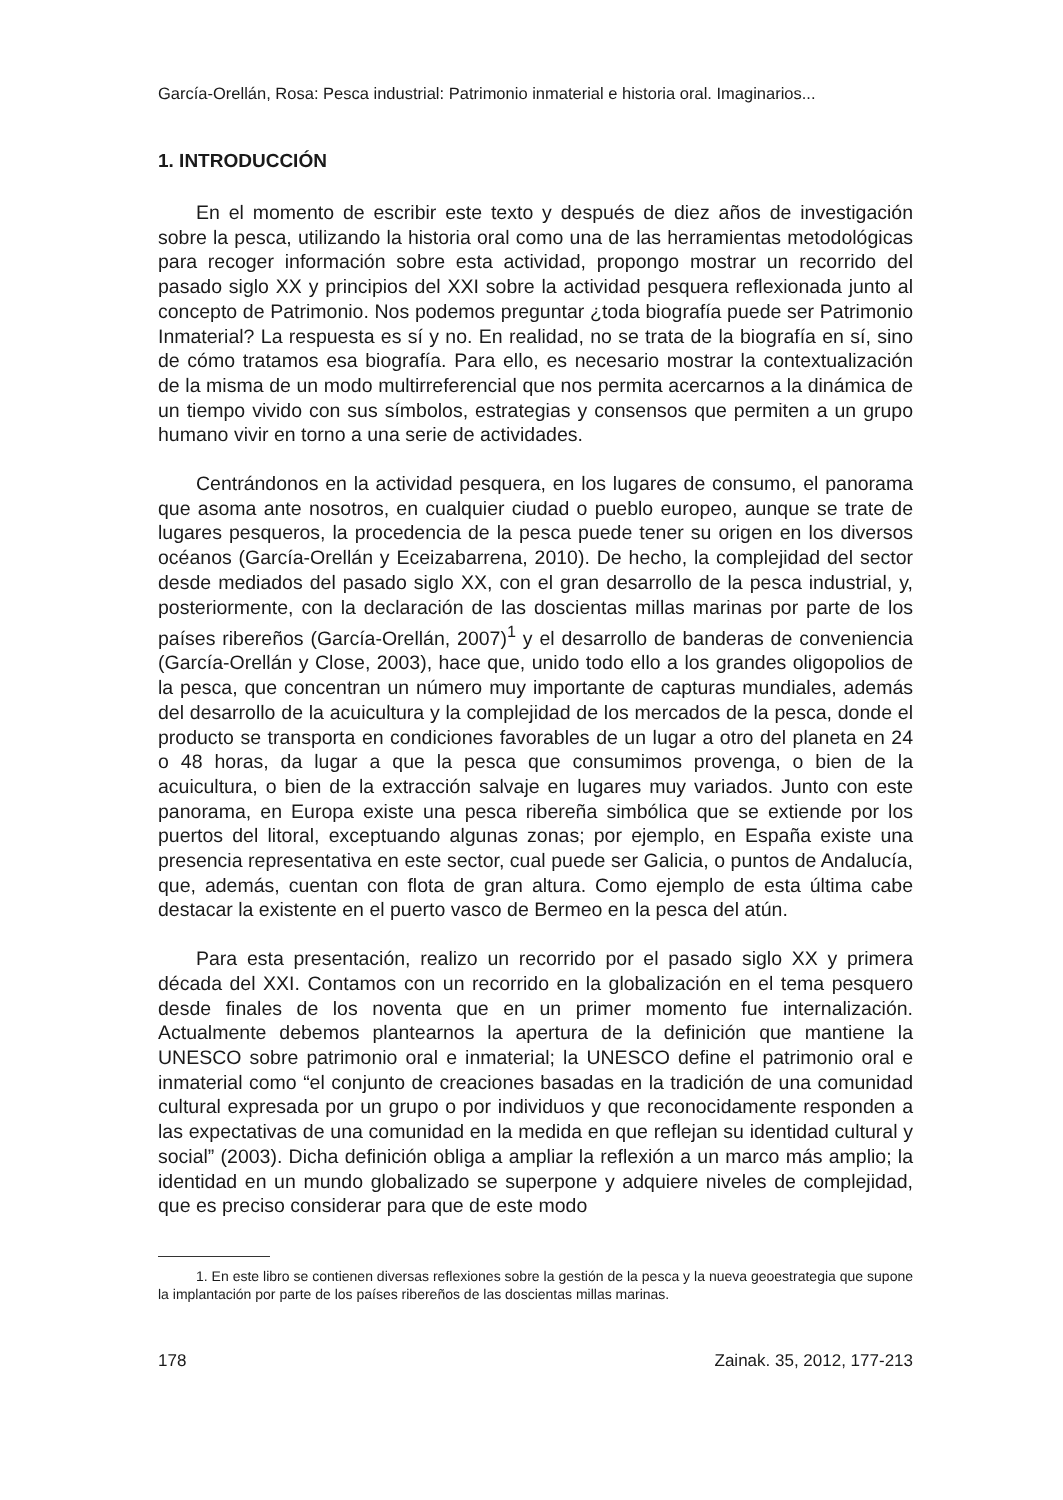García-Orellán, Rosa: Pesca industrial: Patrimonio inmaterial e historia oral. Imaginarios...
1. INTRODUCCIÓN
En el momento de escribir este texto y después de diez años de investigación sobre la pesca, utilizando la historia oral como una de las herramientas metodológicas para recoger información sobre esta actividad, propongo mostrar un recorrido del pasado siglo XX y principios del XXI sobre la actividad pesquera reflexionada junto al concepto de Patrimonio. Nos podemos preguntar ¿toda biografía puede ser Patrimonio Inmaterial? La respuesta es sí y no. En realidad, no se trata de la biografía en sí, sino de cómo tratamos esa biografía. Para ello, es necesario mostrar la contextualización de la misma de un modo multirreferencial que nos permita acercarnos a la dinámica de un tiempo vivido con sus símbolos, estrategias y consensos que permiten a un grupo humano vivir en torno a una serie de actividades.
Centrándonos en la actividad pesquera, en los lugares de consumo, el panorama que asoma ante nosotros, en cualquier ciudad o pueblo europeo, aunque se trate de lugares pesqueros, la procedencia de la pesca puede tener su origen en los diversos océanos (García-Orellán y Eceizabarrena, 2010). De hecho, la complejidad del sector desde mediados del pasado siglo XX, con el gran desarrollo de la pesca industrial, y, posteriormente, con la declaración de las doscientas millas marinas por parte de los países ribereños (García-Orellán, 2007)<sup>1</sup> y el desarrollo de banderas de conveniencia (García-Orellán y Close, 2003), hace que, unido todo ello a los grandes oligopolios de la pesca, que concentran un número muy importante de capturas mundiales, además del desarrollo de la acuicultura y la complejidad de los mercados de la pesca, donde el producto se transporta en condiciones favorables de un lugar a otro del planeta en 24 o 48 horas, da lugar a que la pesca que consumimos provenga, o bien de la acuicultura, o bien de la extracción salvaje en lugares muy variados. Junto con este panorama, en Europa existe una pesca ribereña simbólica que se extiende por los puertos del litoral, exceptuando algunas zonas; por ejemplo, en España existe una presencia representativa en este sector, cual puede ser Galicia, o puntos de Andalucía, que, además, cuentan con flota de gran altura. Como ejemplo de esta última cabe destacar la existente en el puerto vasco de Bermeo en la pesca del atún.
Para esta presentación, realizo un recorrido por el pasado siglo XX y primera década del XXI. Contamos con un recorrido en la globalización en el tema pesquero desde finales de los noventa que en un primer momento fue internalización. Actualmente debemos plantearnos la apertura de la definición que mantiene la UNESCO sobre patrimonio oral e inmaterial; la UNESCO define el patrimonio oral e inmaterial como “el conjunto de creaciones basadas en la tradición de una comunidad cultural expresada por un grupo o por individuos y que reconocidamente responden a las expectativas de una comunidad en la medida en que reflejan su identidad cultural y social” (2003). Dicha definición obliga a ampliar la reflexión a un marco más amplio; la identidad en un mundo globalizado se superpone y adquiere niveles de complejidad, que es preciso considerar para que de este modo
1. En este libro se contienen diversas reflexiones sobre la gestión de la pesca y la nueva geoestrategia que supone la implantación por parte de los países ribereños de las doscientas millas marinas.
178 Zainak. 35, 2012, 177-213